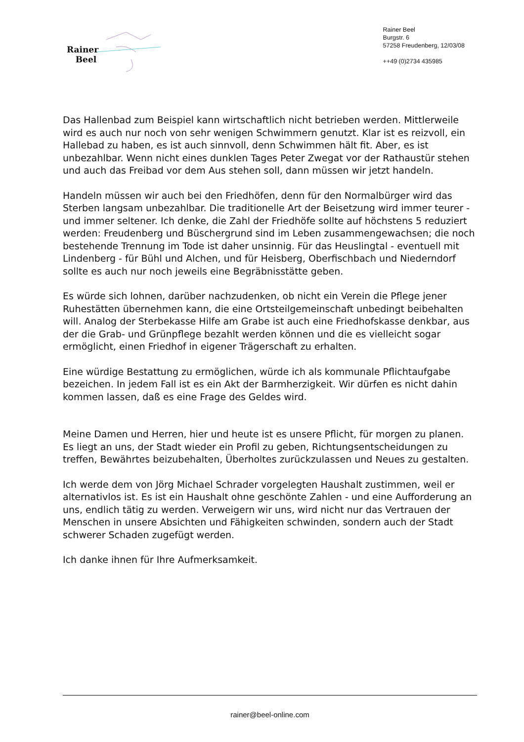Rainer
Beel
Rainer Beel
Burgstr. 6
57258 Freudenberg, 12/03/08
++49 (0)2734 435985
Das Hallenbad zum Beispiel kann wirtschaftlich nicht betrieben werden. Mittlerweile wird es auch nur noch von sehr wenigen Schwimmern genutzt. Klar ist es reizvoll, ein Hallebad zu haben, es ist auch sinnvoll, denn Schwimmen hält fit. Aber, es ist unbezahlbar. Wenn nicht eines dunklen Tages Peter Zwegat vor der Rathaustür stehen und auch das Freibad vor dem Aus stehen soll, dann müssen wir jetzt handeln.
Handeln müssen wir auch bei den Friedhöfen, denn für den Normalbürger wird das Sterben langsam unbezahlbar. Die traditionelle Art der Beisetzung wird immer teurer - und immer seltener. Ich denke, die Zahl der Friedhöfe sollte auf höchstens 5 reduziert werden: Freudenberg und Büschergrund sind im Leben zusammengewachsen; die noch bestehende Trennung im Tode ist daher unsinnig. Für das Heuslingtal - eventuell mit Lindenberg - für Bühl und Alchen, und für Heisberg, Oberfischbach und Niederndorf sollte es auch nur noch jeweils eine Begräbnisstätte geben.
Es würde sich lohnen, darüber nachzudenken, ob nicht ein Verein die Pflege jener Ruhestätten übernehmen kann, die eine Ortsteilgemeinschaft unbedingt beibehalten will. Analog der Sterbekasse Hilfe am Grabe ist auch eine Friedhofskasse denkbar, aus der die Grab- und Grünpflege bezahlt werden können und die es vielleicht sogar ermöglicht, einen Friedhof in eigener Trägerschaft zu erhalten.
Eine würdige Bestattung zu ermöglichen, würde ich als kommunale Pflichtaufgabe bezeichen. In jedem Fall ist es ein Akt der Barmherzigkeit. Wir dürfen es nicht dahin kommen lassen, daß es eine Frage des Geldes wird.
Meine Damen und Herren, hier und heute ist es unsere Pflicht, für morgen zu planen. Es liegt an uns, der Stadt wieder ein Profil zu geben, Richtungsentscheidungen zu treffen, Bewährtes beizubehalten, Überholtes zurückzulassen und Neues zu gestalten.
Ich werde dem von Jörg Michael Schrader vorgelegten Haushalt zustimmen, weil er alternativlos ist. Es ist ein Haushalt ohne geschönte Zahlen - und eine Aufforderung an uns, endlich tätig zu werden. Verweigern wir uns, wird nicht nur das Vertrauen der Menschen in unsere Absichten und Fähigkeiten schwinden, sondern auch der Stadt schwerer Schaden zugefügt werden.
Ich danke ihnen für Ihre Aufmerksamkeit.
rainer@beel-online.com